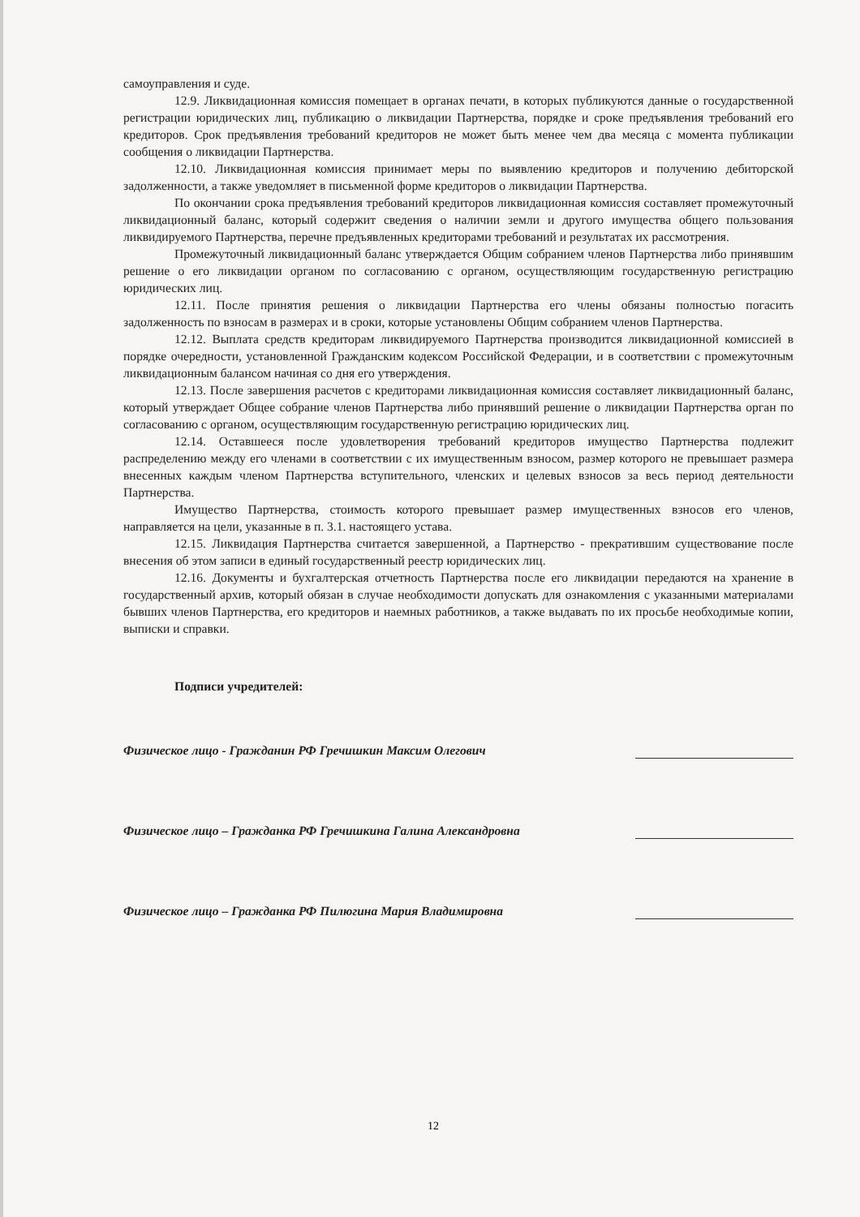самоуправления и суде.
12.9. Ликвидационная комиссия помещает в органах печати, в которых публикуются данные о государственной регистрации юридических лиц, публикацию о ликвидации Партнерства, порядке и сроке предъявления требований его кредиторов. Срок предъявления требований кредиторов не может быть менее чем два месяца с момента публикации сообщения о ликвидации Партнерства.
12.10. Ликвидационная комиссия принимает меры по выявлению кредиторов и получению дебиторской задолженности, а также уведомляет в письменной форме кредиторов о ликвидации Партнерства.
По окончании срока предъявления требований кредиторов ликвидационная комиссия составляет промежуточный ликвидационный баланс, который содержит сведения о наличии земли и другого имущества общего пользования ликвидируемого Партнерства, перечне предъявленных кредиторами требований и результатах их рассмотрения.
Промежуточный ликвидационный баланс утверждается Общим собранием членов Партнерства либо принявшим решение о его ликвидации органом по согласованию с органом, осуществляющим государственную регистрацию юридических лиц.
12.11. После принятия решения о ликвидации Партнерства его члены обязаны полностью погасить задолженность по взносам в размерах и в сроки, которые установлены Общим собранием членов Партнерства.
12.12. Выплата средств кредиторам ликвидируемого Партнерства производится ликвидационной комиссией в порядке очередности, установленной Гражданским кодексом Российской Федерации, и в соответствии с промежуточным ликвидационным балансом начиная со дня его утверждения.
12.13. После завершения расчетов с кредиторами ликвидационная комиссия составляет ликвидационный баланс, который утверждает Общее собрание членов Партнерства либо принявший решение о ликвидации Партнерства орган по согласованию с органом, осуществляющим государственную регистрацию юридических лиц.
12.14. Оставшееся после удовлетворения требований кредиторов имущество Партнерства подлежит распределению между его членами в соответствии с их имущественным взносом, размер которого не превышает размера внесенных каждым членом Партнерства вступительного, членских и целевых взносов за весь период деятельности Партнерства.
Имущество Партнерства, стоимость которого превышает размер имущественных взносов его членов, направляется на цели, указанные в п. 3.1. настоящего устава.
12.15. Ликвидация Партнерства считается завершенной, а Партнерство - прекратившим существование после внесения об этом записи в единый государственный реестр юридических лиц.
12.16. Документы и бухгалтерская отчетность Партнерства после его ликвидации передаются на хранение в государственный архив, который обязан в случае необходимости допускать для ознакомления с указанными материалами бывших членов Партнерства, его кредиторов и наемных работников, а также выдавать по их просьбе необходимые копии, выписки и справки.
Подписи учредителей:
Физическое лицо - Гражданин РФ Гречишкин Максим Олегович
Физическое лицо – Гражданка РФ Гречишкина Галина Александровна
Физическое лицо – Гражданка РФ Пилюгина Мария Владимировна
12